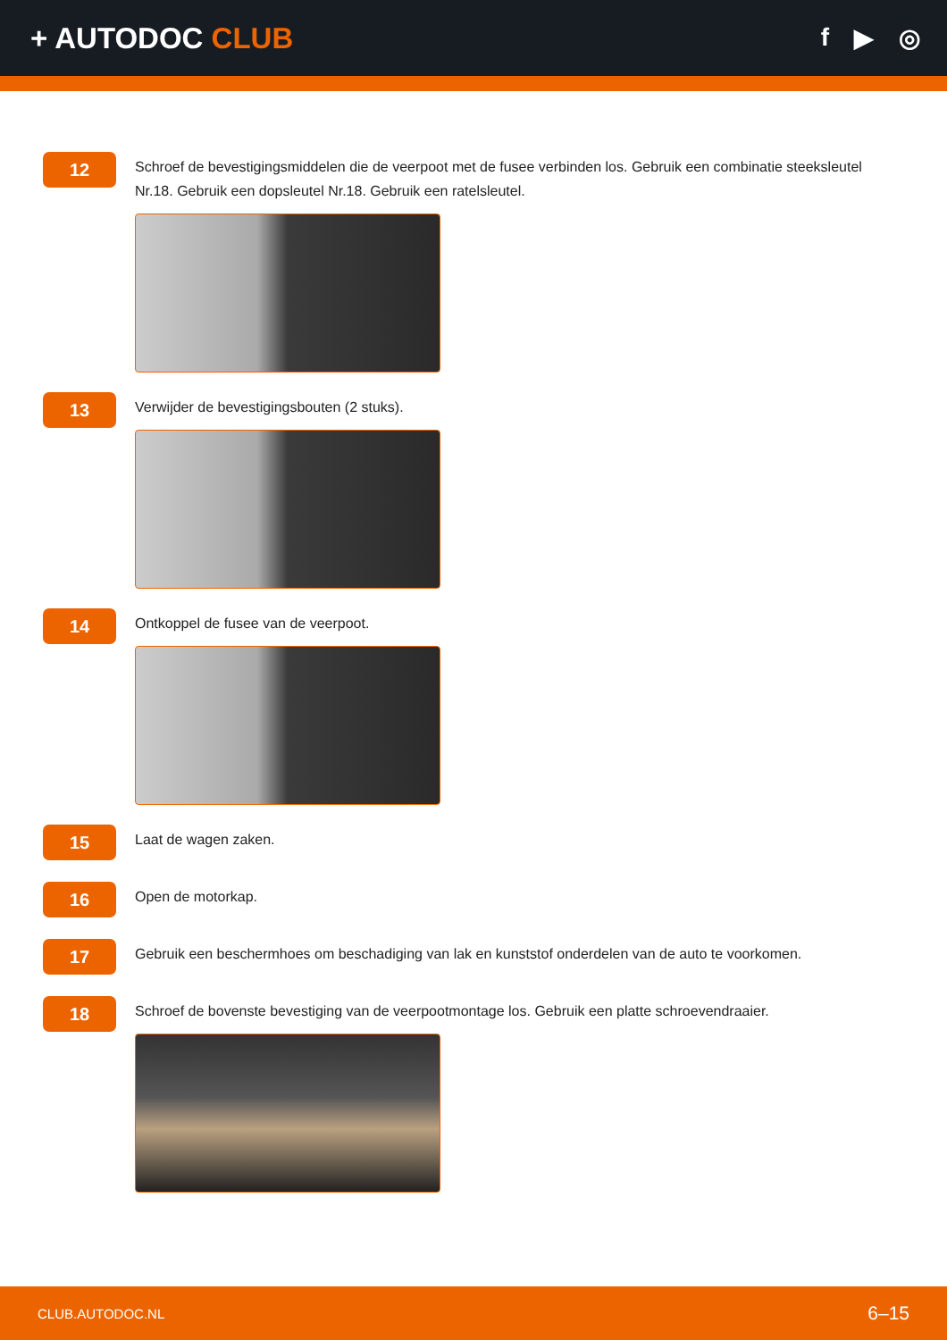+ AUTODOC CLUB
f ▶ ◎
12
Schroef de bevestigingsmiddelen die de veerpoot met de fusee verbinden los. Gebruik een combinatie steeksleutel Nr.18. Gebruik een dopsleutel Nr.18. Gebruik een ratelsleutel.
13
Verwijder de bevestigingsbouten (2 stuks).
14
Ontkoppel de fusee van de veerpoot.
15
Laat de wagen zaken.
16
Open de motorkap.
17
Gebruik een beschermhoes om beschadiging van lak en kunststof onderdelen van de auto te voorkomen.
18
Schroef de bovenste bevestiging van de veerpootmontage los. Gebruik een platte schroevendraaier.
CLUB.AUTODOC.NL 6–15